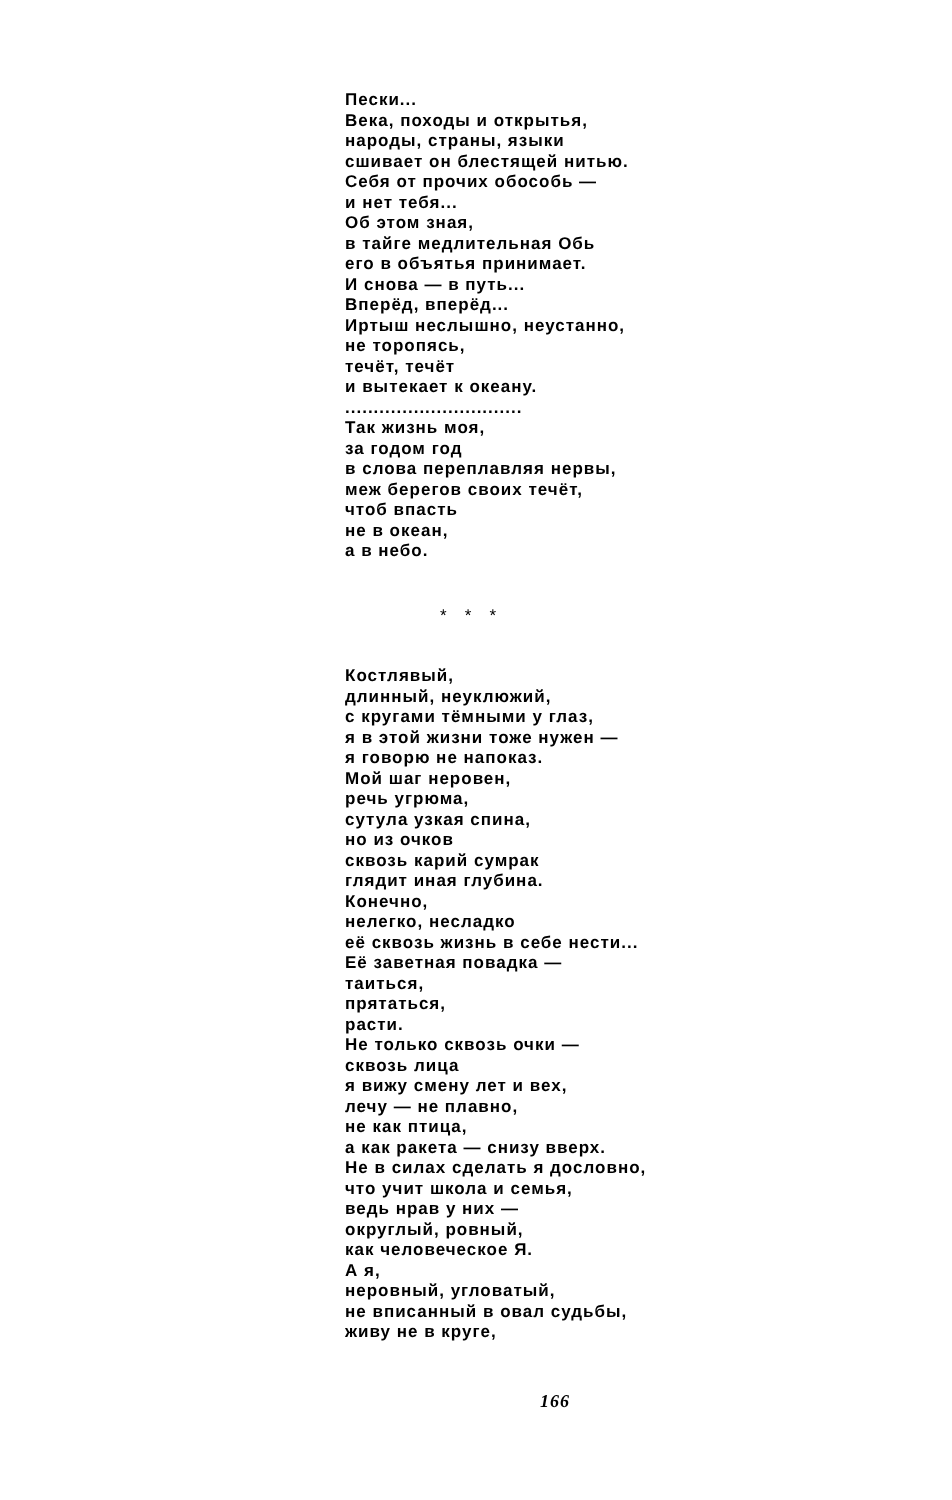Пески...
Века, походы и открытья,
народы, страны, языки
сшивает он блестящей нитью.
Себя от прочих обособь —
и нет тебя...
Об этом зная,
в тайге медлительная Обь
его в объятья принимает.
И снова — в путь...
Вперёд, вперёд...
Иртыш неслышно, неустанно,
не торопясь,
течёт, течёт
и вытекает к океану.
...............................
Так жизнь моя,
за годом год
в слова переплавляя нервы,
меж берегов своих течёт,
чтоб впасть
не в океан,
а в небо.
* * *
Костлявый,
длинный, неуклюжий,
с кругами тёмными у глаз,
я в этой жизни тоже нужен —
я говорю не напоказ.
Мой шаг неровен,
речь угрюма,
сутула узкая спина,
но из очков
сквозь карий сумрак
глядит иная глубина.
Конечно,
нелегко, несладко
её сквозь жизнь в себе нести...
Её заветная повадка —
таиться,
прятаться,
расти.
Не только сквозь очки —
сквозь лица
я вижу смену лет и вех,
лечу — не плавно,
не как птица,
а как ракета — снизу вверх.
Не в силах сделать я дословно,
что учит школа и семья,
ведь нрав у них —
округлый, ровный,
как человеческое Я.
А я,
неровный, угловатый,
не вписанный в овал судьбы,
живу не в круге,
166